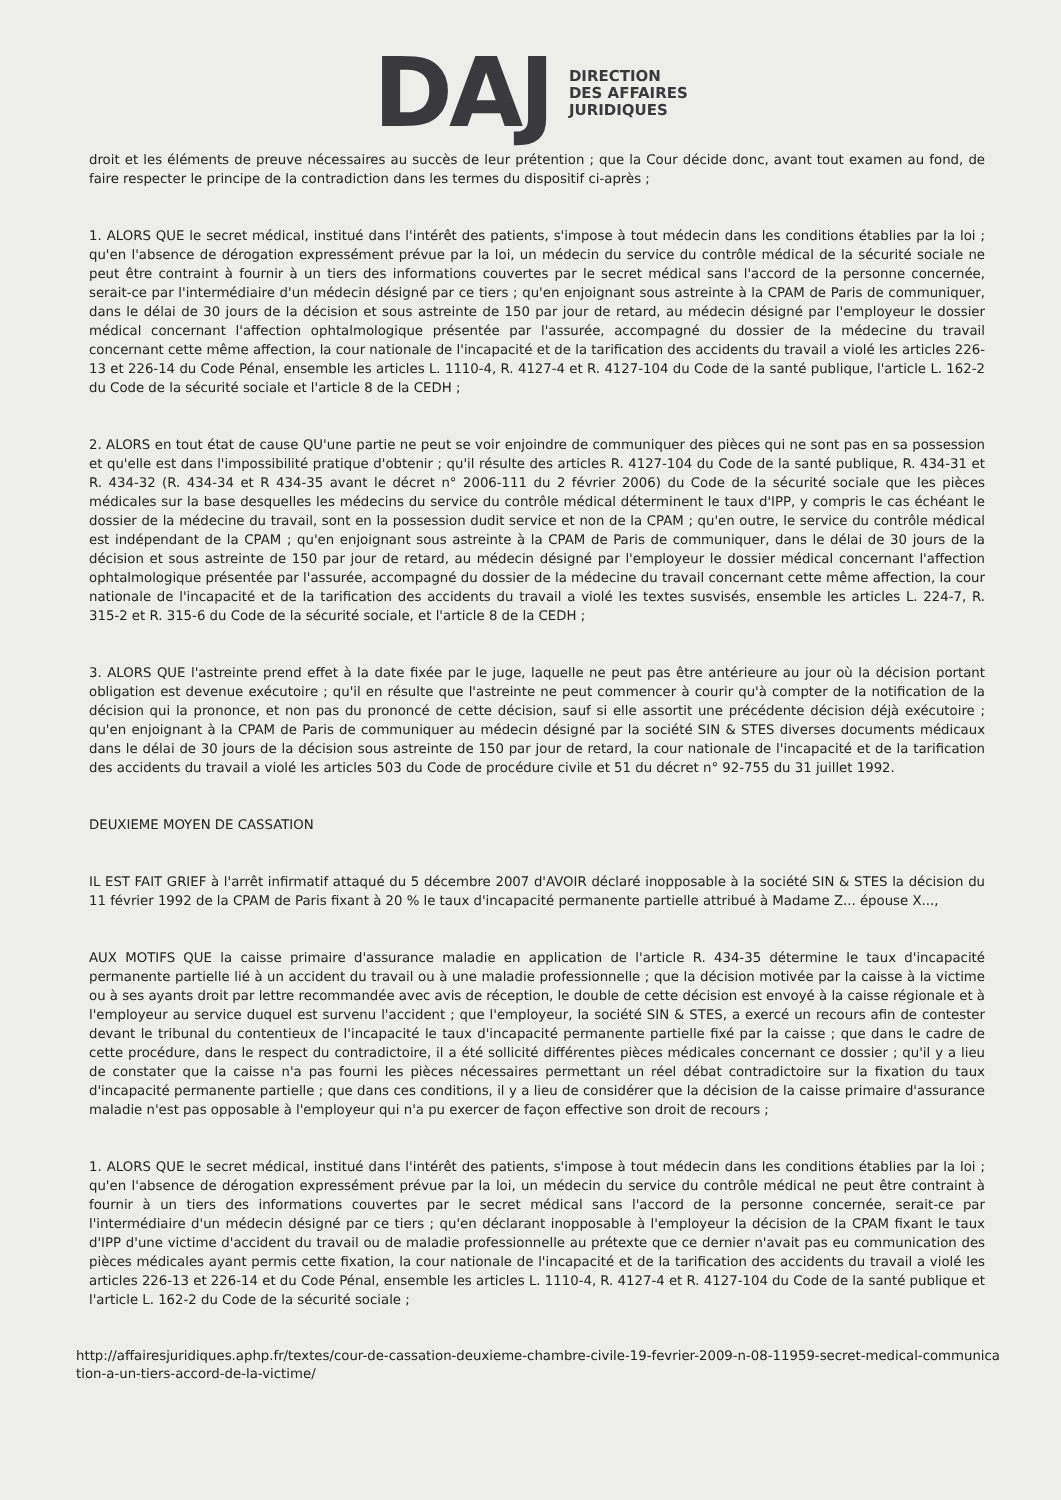DAJ
DIRECTION
DES AFFAIRES
JURIDIQUES
droit et les éléments de preuve nécessaires au succès de leur prétention ; que la Cour décide donc, avant tout examen au fond, de faire respecter le principe de la contradiction dans les termes du dispositif ci-après ;
1. ALORS QUE le secret médical, institué dans l'intérêt des patients, s'impose à tout médecin dans les conditions établies par la loi ; qu'en l'absence de dérogation expressément prévue par la loi, un médecin du service du contrôle médical de la sécurité sociale ne peut être contraint à fournir à un tiers des informations couvertes par le secret médical sans l'accord de la personne concernée, serait-ce par l'intermédiaire d'un médecin désigné par ce tiers ; qu'en enjoignant sous astreinte à la CPAM de Paris de communiquer, dans le délai de 30 jours de la décision et sous astreinte de 150 par jour de retard, au médecin désigné par l'employeur le dossier médical concernant l'affection ophtalmologique présentée par l'assurée, accompagné du dossier de la médecine du travail concernant cette même affection, la cour nationale de l'incapacité et de la tarification des accidents du travail a violé les articles 226-13 et 226-14 du Code Pénal, ensemble les articles L. 1110-4, R. 4127-4 et R. 4127-104 du Code de la santé publique, l'article L. 162-2 du Code de la sécurité sociale et l'article 8 de la CEDH ;
2. ALORS en tout état de cause QU'une partie ne peut se voir enjoindre de communiquer des pièces qui ne sont pas en sa possession et qu'elle est dans l'impossibilité pratique d'obtenir ; qu'il résulte des articles R. 4127-104 du Code de la santé publique, R. 434-31 et R. 434-32 (R. 434-34 et R 434-35 avant le décret n° 2006-111 du 2 février 2006) du Code de la sécurité sociale que les pièces médicales sur la base desquelles les médecins du service du contrôle médical déterminent le taux d'IPP, y compris le cas échéant le dossier de la médecine du travail, sont en la possession dudit service et non de la CPAM ; qu'en outre, le service du contrôle médical est indépendant de la CPAM ; qu'en enjoignant sous astreinte à la CPAM de Paris de communiquer, dans le délai de 30 jours de la décision et sous astreinte de 150 par jour de retard, au médecin désigné par l'employeur le dossier médical concernant l'affection ophtalmologique présentée par l'assurée, accompagné du dossier de la médecine du travail concernant cette même affection, la cour nationale de l'incapacité et de la tarification des accidents du travail a violé les textes susvisés, ensemble les articles L. 224-7, R. 315-2 et R. 315-6 du Code de la sécurité sociale, et l'article 8 de la CEDH ;
3. ALORS QUE l'astreinte prend effet à la date fixée par le juge, laquelle ne peut pas être antérieure au jour où la décision portant obligation est devenue exécutoire ; qu'il en résulte que l'astreinte ne peut commencer à courir qu'à compter de la notification de la décision qui la prononce, et non pas du prononcé de cette décision, sauf si elle assortit une précédente décision déjà exécutoire ; qu'en enjoignant à la CPAM de Paris de communiquer au médecin désigné par la société SIN & STES diverses documents médicaux dans le délai de 30 jours de la décision sous astreinte de 150 par jour de retard, la cour nationale de l'incapacité et de la tarification des accidents du travail a violé les articles 503 du Code de procédure civile et 51 du décret n° 92-755 du 31 juillet 1992.
DEUXIEME MOYEN DE CASSATION
IL EST FAIT GRIEF à l'arrêt infirmatif attaqué du 5 décembre 2007 d'AVOIR déclaré inopposable à la société SIN & STES la décision du 11 février 1992 de la CPAM de Paris fixant à 20 % le taux d'incapacité permanente partielle attribué à Madame Z... épouse X...,
AUX MOTIFS QUE la caisse primaire d'assurance maladie en application de l'article R. 434-35 détermine le taux d'incapacité permanente partielle lié à un accident du travail ou à une maladie professionnelle ; que la décision motivée par la caisse à la victime ou à ses ayants droit par lettre recommandée avec avis de réception, le double de cette décision est envoyé à la caisse régionale et à l'employeur au service duquel est survenu l'accident ; que l'employeur, la société SIN & STES, a exercé un recours afin de contester devant le tribunal du contentieux de l'incapacité le taux d'incapacité permanente partielle fixé par la caisse ; que dans le cadre de cette procédure, dans le respect du contradictoire, il a été sollicité différentes pièces médicales concernant ce dossier ; qu'il y a lieu de constater que la caisse n'a pas fourni les pièces nécessaires permettant un réel débat contradictoire sur la fixation du taux d'incapacité permanente partielle ; que dans ces conditions, il y a lieu de considérer que la décision de la caisse primaire d'assurance maladie n'est pas opposable à l'employeur qui n'a pu exercer de façon effective son droit de recours ;
1. ALORS QUE le secret médical, institué dans l'intérêt des patients, s'impose à tout médecin dans les conditions établies par la loi ; qu'en l'absence de dérogation expressément prévue par la loi, un médecin du service du contrôle médical ne peut être contraint à fournir à un tiers des informations couvertes par le secret médical sans l'accord de la personne concernée, serait-ce par l'intermédiaire d'un médecin désigné par ce tiers ; qu'en déclarant inopposable à l'employeur la décision de la CPAM fixant le taux d'IPP d'une victime d'accident du travail ou de maladie professionnelle au prétexte que ce dernier n'avait pas eu communication des pièces médicales ayant permis cette fixation, la cour nationale de l'incapacité et de la tarification des accidents du travail a violé les articles 226-13 et 226-14 et du Code Pénal, ensemble les articles L. 1110-4, R. 4127-4 et R. 4127-104 du Code de la santé publique et l'article L. 162-2 du Code de la sécurité sociale ;
http://affairesjuridiques.aphp.fr/textes/cour-de-cassation-deuxieme-chambre-civile-19-fevrier-2009-n-08-11959-secret-medical-communication-a-un-tiers-accord-de-la-victime/